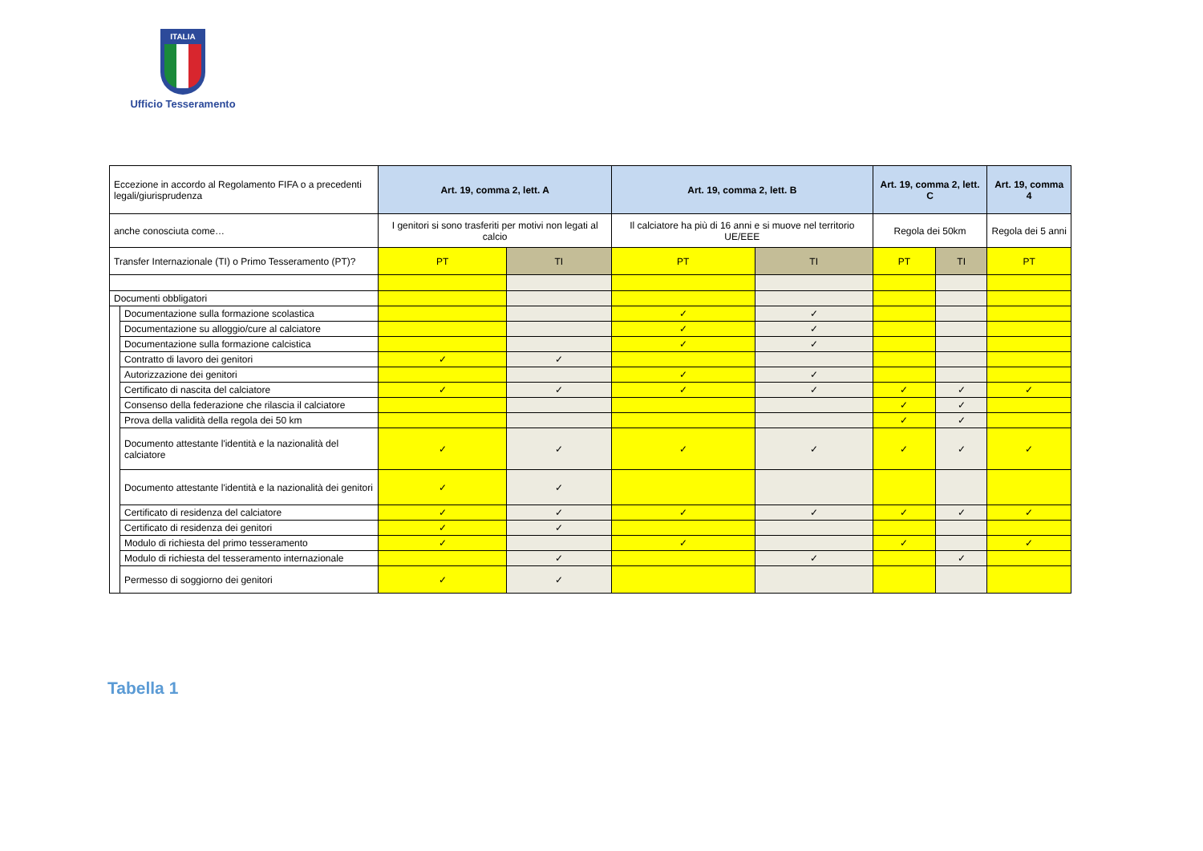ITALIA
Ufficio Tesseramento
| Eccezione in accordo al Regolamento FIFA o a precedenti legali/giurisprudenza | | Art. 19, comma 2, lett. A | | Art. 19, comma 2, lett. B | | Art. 19, comma 2, lett. C | | Art. 19, comma 4 |
| anche conosciuta come… | | I genitori si sono trasferiti per motivi non legati al calcio | | Il calciatore ha più di 16 anni e si muove nel territorio UE/EEE | | Regola dei 50km | | Regola dei 5 anni |
| Transfer Internazionale (TI) o Primo Tesseramento (PT)? | | PT | TI | PT | TI | PT | TI | PT |
| Documenti obbligatori | | | | | | | | |
| | Documentazione sulla formazione scolastica | | | ✓ | ✓ | | | |
| | Documentazione su alloggio/cure al calciatore | | | ✓ | ✓ | | | |
| | Documentazione sulla formazione calcistica | | | ✓ | ✓ | | | |
| | Contratto di lavoro dei genitori | ✓ | ✓ | | | | | |
| | Autorizzazione dei genitori | | | ✓ | ✓ | | | |
| | Certificato di nascita del calciatore | ✓ | ✓ | ✓ | ✓ | ✓ | ✓ | ✓ |
| | Consenso della federazione che rilascia il calciatore | | | | | ✓ | ✓ | |
| | Prova della validità della regola dei 50 km | | | | | ✓ | ✓ | |
| | Documento attestante l'identità e la nazionalità del calciatore | ✓ | ✓ | ✓ | ✓ | ✓ | ✓ | ✓ |
| | Documento attestante l'identità e la nazionalità dei genitori | ✓ | ✓ | | | | | |
| | Certificato di residenza del calciatore | ✓ | ✓ | ✓ | ✓ | ✓ | ✓ | ✓ |
| | Certificato di residenza dei genitori | ✓ | ✓ | | | | | |
| | Modulo di richiesta del primo tesseramento | ✓ | | ✓ | | ✓ | | ✓ |
| | Modulo di richiesta del tesseramento internazionale | | ✓ | | ✓ | | ✓ | |
| | Permesso di soggiorno dei genitori | ✓ | ✓ | | | | | |
Tabella 1